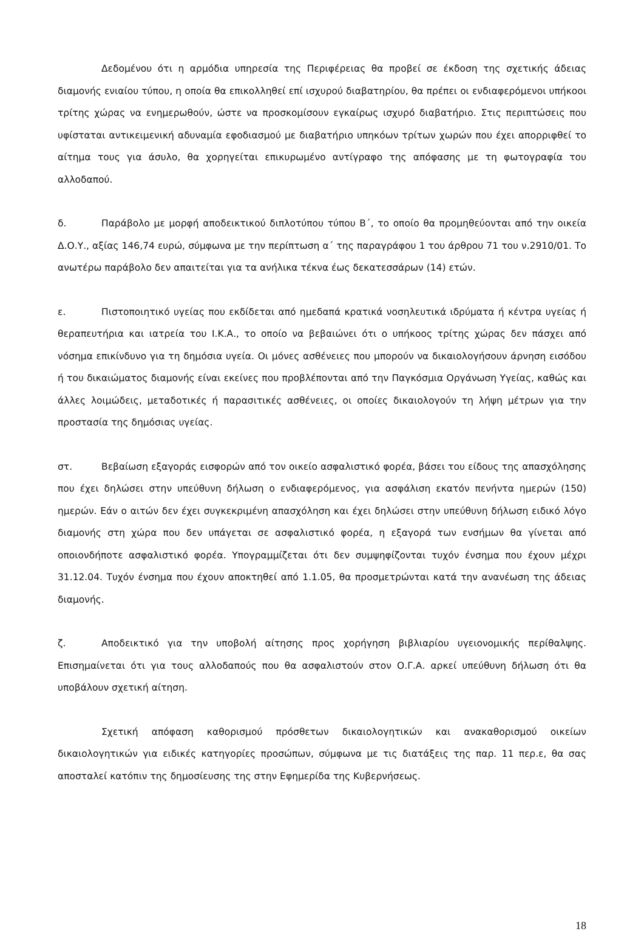Δεδομένου ότι η αρμόδια υπηρεσία της Περιφέρειας θα προβεί σε έκδοση της σχετικής άδειας διαμονής ενιαίου τύπου, η οποία θα επικολληθεί επί ισχυρού διαβατηρίου, θα πρέπει οι ενδιαφερόμενοι υπήκοοι τρίτης χώρας να ενημερωθούν, ώστε να προσκομίσουν εγκαίρως ισχυρό διαβατήριο. Στις περιπτώσεις που υφίσταται αντικειμενική αδυναμία εφοδιασμού με διαβατήριο υπηκόων τρίτων χωρών που έχει απορριφθεί το αίτημα τους για άσυλο, θα χορηγείται επικυρωμένο αντίγραφο της απόφασης με τη φωτογραφία του αλλοδαπού.
δ. Παράβολο με μορφή αποδεικτικού διπλοτύπου τύπου Β΄, το οποίο θα προμηθεύονται από την οικεία Δ.Ο.Υ., αξίας 146,74 ευρώ, σύμφωνα με την περίπτωση α΄ της παραγράφου 1 του άρθρου 71 του ν.2910/01. Το ανωτέρω παράβολο δεν απαιτείται για τα ανήλικα τέκνα έως δεκατεσσάρων (14) ετών.
ε. Πιστοποιητικό υγείας που εκδίδεται από ημεδαπά κρατικά νοσηλευτικά ιδρύματα ή κέντρα υγείας ή θεραπευτήρια και ιατρεία του Ι.Κ.Α., το οποίο να βεβαιώνει ότι ο υπήκοος τρίτης χώρας δεν πάσχει από νόσημα επικίνδυνο για τη δημόσια υγεία. Οι μόνες ασθένειες που μπορούν να δικαιολογήσουν άρνηση εισόδου ή του δικαιώματος διαμονής είναι εκείνες που προβλέπονται από την Παγκόσμια Οργάνωση Υγείας, καθώς και άλλες λοιμώδεις, μεταδοτικές ή παρασιτικές ασθένειες, οι οποίες δικαιολογούν τη λήψη μέτρων για την προστασία της δημόσιας υγείας.
στ. Βεβαίωση εξαγοράς εισφορών από τον οικείο ασφαλιστικό φορέα, βάσει του είδους της απασχόλησης που έχει δηλώσει στην υπεύθυνη δήλωση ο ενδιαφερόμενος, για ασφάλιση εκατόν πενήντα ημερών (150) ημερών. Εάν ο αιτών δεν έχει συγκεκριμένη απασχόληση και έχει δηλώσει στην υπεύθυνη δήλωση ειδικό λόγο διαμονής στη χώρα που δεν υπάγεται σε ασφαλιστικό φορέα, η εξαγορά των ενσήμων θα γίνεται από οποιονδήποτε ασφαλιστικό φορέα. Υπογραμμίζεται ότι δεν συμψηφίζονται τυχόν ένσημα που έχουν μέχρι 31.12.04. Τυχόν ένσημα που έχουν αποκτηθεί από 1.1.05, θα προσμετρώνται κατά την ανανέωση της άδειας διαμονής.
ζ. Αποδεικτικό για την υποβολή αίτησης προς χορήγηση βιβλιαρίου υγειονομικής περίθαλψης. Επισημαίνεται ότι για τους αλλοδαπούς που θα ασφαλιστούν στον Ο.Γ.Α. αρκεί υπεύθυνη δήλωση ότι θα υποβάλουν σχετική αίτηση.
Σχετική απόφαση καθορισμού πρόσθετων δικαιολογητικών και ανακαθορισμού οικείων δικαιολογητικών για ειδικές κατηγορίες προσώπων, σύμφωνα με τις διατάξεις της παρ. 11 περ.ε, θα σας αποσταλεί κατόπιν της δημοσίευσης της στην Εφημερίδα της Κυβερνήσεως.
18